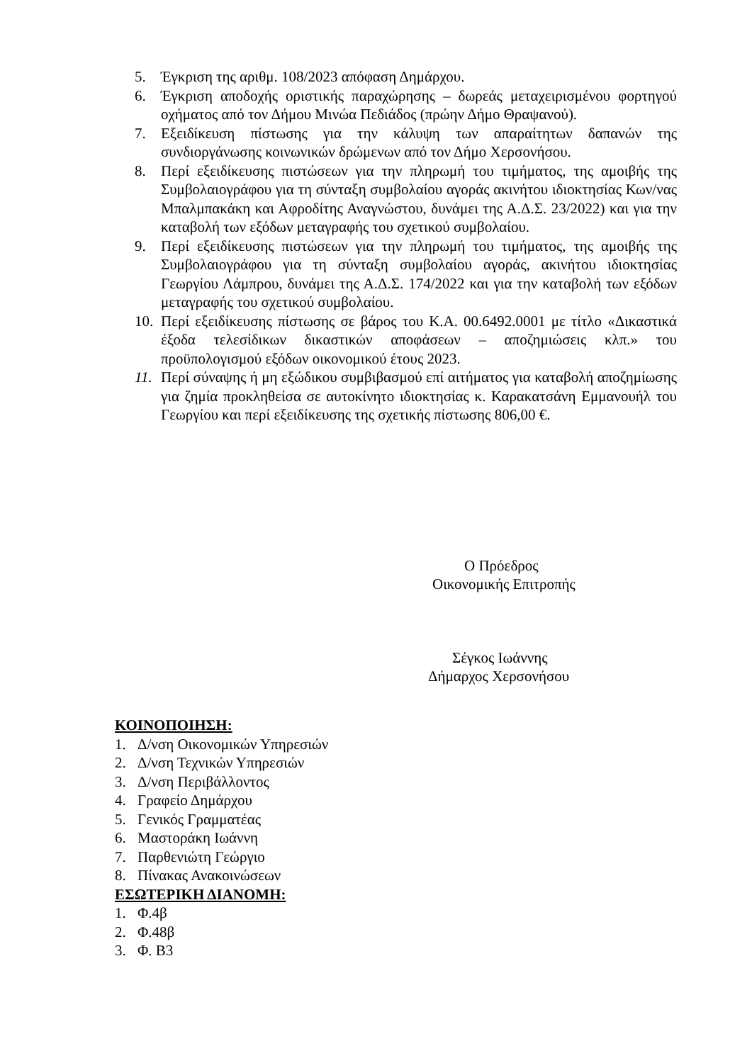5. Έγκριση της αριθμ. 108/2023 απόφαση Δημάρχου.
6. Έγκριση αποδοχής οριστικής παραχώρησης – δωρεάς μεταχειρισμένου φορτηγού οχήματος από τον Δήμου Μινώα Πεδιάδος (πρώην Δήμο Θραψανού).
7. Εξειδίκευση πίστωσης για την κάλυψη των απαραίτητων δαπανών της συνδιοργάνωσης κοινωνικών δρώμενων από τον Δήμο Χερσονήσου.
8. Περί εξειδίκευσης πιστώσεων για την πληρωμή του τιμήματος, της αμοιβής της Συμβολαιογράφου για τη σύνταξη συμβολαίου αγοράς ακινήτου ιδιοκτησίας Κων/νας Μπαλμπακάκη και Αφροδίτης Αναγνώστου, δυνάμει της Α.Δ.Σ. 23/2022) και για την καταβολή των εξόδων μεταγραφής του σχετικού συμβολαίου.
9. Περί εξειδίκευσης πιστώσεων για την πληρωμή του τιμήματος, της αμοιβής της Συμβολαιογράφου για τη σύνταξη συμβολαίου αγοράς, ακινήτου ιδιοκτησίας Γεωργίου Λάμπρου, δυνάμει της Α.Δ.Σ. 174/2022 και για την καταβολή των εξόδων μεταγραφής του σχετικού συμβολαίου.
10. Περί εξειδίκευσης πίστωσης σε βάρος του Κ.Α. 00.6492.0001 με τίτλο «Δικαστικά έξοδα τελεσίδικων δικαστικών αποφάσεων – αποζημιώσεις κλπ.» του προϋπολογισμού εξόδων οικονομικού έτους 2023.
11. Περί σύναψης ή μη εξώδικου συμβιβασμού επί αιτήματος για καταβολή αποζημίωσης για ζημία προκληθείσα σε αυτοκίνητο ιδιοκτησίας κ. Καρακατσάνη Εμμανουήλ του Γεωργίου και περί εξειδίκευσης της σχετικής πίστωσης 806,00 €.
Ο Πρόεδρος
Οικονομικής Επιτροπής
Σέγκος Ιωάννης
Δήμαρχος Χερσονήσου
ΚΟΙΝΟΠΟΙΗΣΗ:
1. Δ/νση Οικονομικών Υπηρεσιών
2. Δ/νση Τεχνικών Υπηρεσιών
3. Δ/νση Περιβάλλοντος
4. Γραφείο Δημάρχου
5. Γενικός Γραμματέας
6. Μαστοράκη Ιωάννη
7. Παρθενιώτη Γεώργιο
8. Πίνακας Ανακοινώσεων
ΕΣΩΤΕΡΙΚΗ ΔΙΑΝΟΜΗ:
1. Φ.4β
2. Φ.48β
3. Φ. Β3